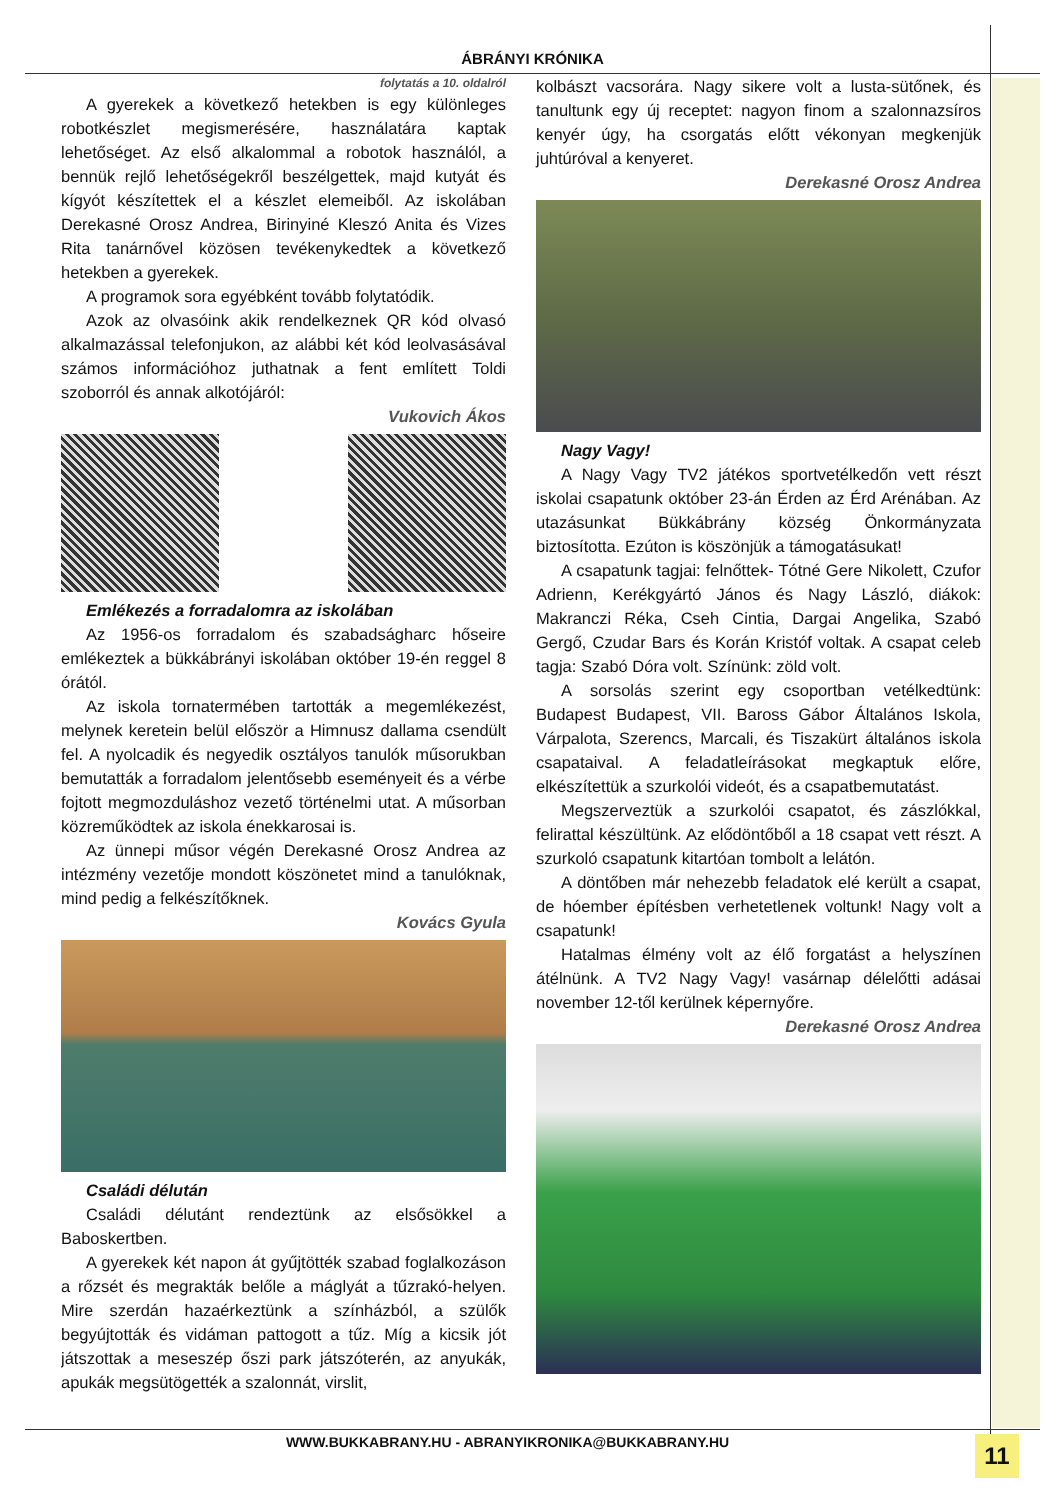ÁBRÁNYI KRÓNIKA
folytatás a 10. oldalról
A gyerekek a következő hetekben is egy különleges robotkészlet megismerésére, használatára kaptak lehetőséget. Az első alkalommal a robotok használól, a bennük rejlő lehetőségekről beszélgettek, majd kutyát és kígyót készítettek el a készlet elemeiből. Az iskolában Derekasné Orosz Andrea, Birinyiné Kleszó Anita és Vizes Rita tanárnővel közösen tevékenykedtek a következő hetekben a gyerekek.
A programok sora egyébként tovább folytatódik.
Azok az olvasóink akik rendelkeznek QR kód olvasó alkalmazással telefonjukon, az alábbi két kód leolvasásával számos információhoz juthatnak a fent említett Toldi szoborról és annak alkotójáról:
Vukovich Ákos
Emlékezés a forradalomra az iskolában
Az 1956-os forradalom és szabadságharc hőseire emlékeztek a bükkábrányi iskolában október 19-én reggel 8 órától.
Az iskola tornatermében tartották a megemlékezést, melynek keretein belül először a Himnusz dallama csendült fel. A nyolcadik és negyedik osztályos tanulók műsorukban bemutatták a forradalom jelentősebb eseményeit és a vérbe fojtott megmozduláshoz vezető történelmi utat. A műsorban közreműködtek az iskola énekkarosai is.
Az ünnepi műsor végén Derekasné Orosz Andrea az intézmény vezetője mondott köszönetet mind a tanulóknak, mind pedig a felkészítőknek.
Kovács Gyula
Családi délután
Családi délutánt rendeztünk az elsősökkel a Baboskertben.
A gyerekek két napon át gyűjtötték szabad foglalkozáson a rőzsét és megrakták belőle a máglyát a tűzrakó-helyen. Mire szerdán hazaérkeztünk a színházból, a szülők begyújtották és vidáman pattogott a tűz. Míg a kicsik jót játszottak a meseszép őszi park játszóterén, az anyukák, apukák megsütögették a szalonnát, virslit,
kolbászt vacsorára. Nagy sikere volt a lusta-sütőnek, és tanultunk egy új receptet: nagyon finom a szalonnazsíros kenyér úgy, ha csorgatás előtt vékonyan megkenjük juhtúróval a kenyeret.
Derekasné Orosz Andrea
Nagy Vagy!
A Nagy Vagy TV2 játékos sportvetélkedőn vett részt iskolai csapatunk október 23-án Érden az Érd Arénában. Az utazásunkat Bükkábrány község Önkormányzata biztosította. Ezúton is köszönjük a támogatásukat!
A csapatunk tagjai: felnőttek- Tótné Gere Nikolett, Czufor Adrienn, Kerékgyártó János és Nagy László, diákok: Makranczi Réka, Cseh Cintia, Dargai Angelika, Szabó Gergő, Czudar Bars és Korán Kristóf voltak. A csapat celeb tagja: Szabó Dóra volt. Színünk: zöld volt.
A sorsolás szerint egy csoportban vetélkedtünk: Budapest Budapest, VII. Baross Gábor Általános Iskola, Várpalota, Szerencs, Marcali, és Tiszakürt általános iskola csapataival. A feladatleírásokat megkaptuk előre, elkészítettük a szurkolói videót, és a csapatbemutatást.
Megszerveztük a szurkolói csapatot, és zászlókkal, felirattal készültünk. Az elődöntőből a 18 csapat vett részt. A szurkoló csapatunk kitartóan tombolt a lelátón.
A döntőben már nehezebb feladatok elé került a csapat, de hóember építésben verhetetlenek voltunk! Nagy volt a csapatunk!
Hatalmas élmény volt az élő forgatást a helyszínen átélnünk. A TV2 Nagy Vagy! vasárnap délelőtti adásai november 12-től kerülnek képernyőre.
Derekasné Orosz Andrea
WWW.BUKKABRANY.HU - ABRANYIKRONIKA@BUKKABRANY.HU
11